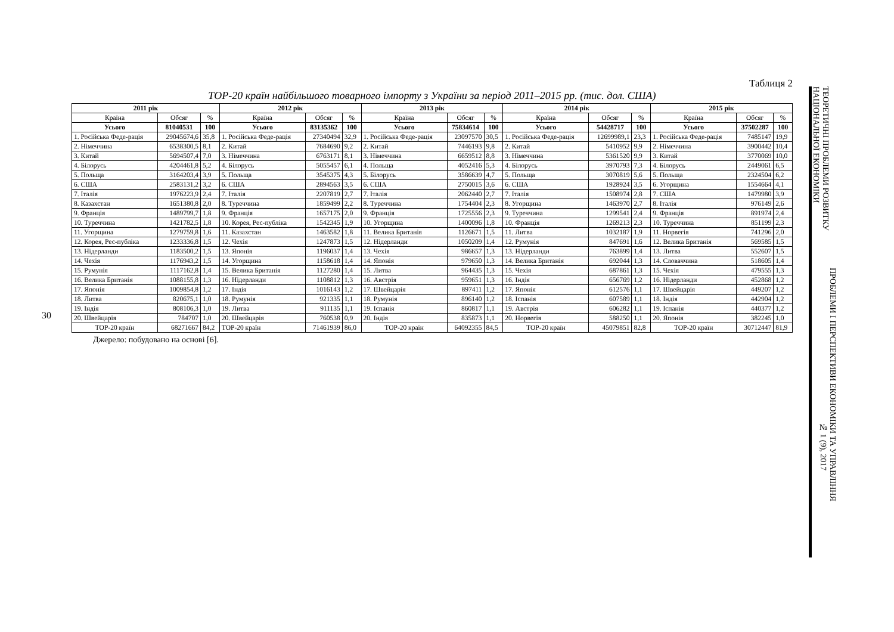30
Таблиця 2
ТОР-20 країн найбільшого товарного імпорту з України за період 2011–2015 рр. (тис. дол. США)
| 2011 рік | | | 2012 рік | | | 2013 рік | | | 2014 рік | | | 2015 рік | | |
| --- | --- | --- | --- | --- | --- | --- | --- | --- | --- | --- | --- | --- | --- | --- |
| Країна | Обсяг | % | Країна | Обсяг | % | Країна | Обсяг | % | Країна | Обсяг | % | Країна | Обсяг | % |
| Усього | 81040531 | 100 | Усього | 83135362 | 100 | Усього | 75834614 | 100 | Усього | 54428717 | 100 | Усього | 37502287 | 100 |
| 1. Російська Феде-рація | 29045674,6 | 35,8 | 1. Російська Феде-рація | 27340494 | 32,9 | 1. Російська Феде-рація | 23097570 | 30,5 | 1. Російська Феде-рація | 12699989,1 | 23,3 | 1. Російська Феде-рація | 7485147 | 19,9 |
| 2. Німеччина | 6538300,5 | 8,1 | 2. Китай | 7684690 | 9,2 | 2. Китай | 7446193 | 9,8 | 2. Китай | 5410952 | 9,9 | 2. Німеччина | 3900442 | 10,4 |
| 3. Китай | 5694507,4 | 7,0 | 3. Німеччина | 6763171 | 8,1 | 3. Німеччина | 6659512 | 8,8 | 3. Німеччина | 5361520 | 9,9 | 3. Китай | 3770069 | 10,0 |
| 4. Білорусь | 4204461,8 | 5,2 | 4. Білорусь | 5055457 | 6,1 | 4. Польща | 4052416 | 5,3 | 4. Білорусь | 3970793 | 7,3 | 4. Білорусь | 2449061 | 6,5 |
| 5. Польща | 3164203,4 | 3,9 | 5. Польща | 3545375 | 4,3 | 5. Білорусь | 3586639 | 4,7 | 5. Польща | 3070819 | 5,6 | 5. Польща | 2324504 | 6,2 |
| 6. США | 2583131,2 | 3,2 | 6. США | 2894563 | 3,5 | 6. США | 2750015 | 3,6 | 6. США | 1928924 | 3,5 | 6. Угорщина | 1554664 | 4,1 |
| 7. Італія | 1976223,9 | 2,4 | 7. Італія | 2207819 | 2,7 | 7. Італія | 2062440 | 2,7 | 7. Італія | 1508974 | 2,8 | 7. США | 1479980 | 3,9 |
| 8. Казахстан | 1651380,8 | 2,0 | 8. Туреччина | 1859499 | 2,2 | 8. Туреччина | 1754404 | 2,3 | 8. Угорщина | 1463970 | 2,7 | 8. Італія | 976149 | 2,6 |
| 9. Франція | 1489799,7 | 1,8 | 9. Франція | 1657175 | 2,0 | 9. Франція | 1725556 | 2,3 | 9. Туреччина | 1299541 | 2,4 | 9. Франція | 891974 | 2,4 |
| 10. Туреччина | 1421782,5 | 1,8 | 10. Корея, Рес-публіка | 1542345 | 1,9 | 10. Угорщина | 1400096 | 1,8 | 10. Франція | 1269213 | 2,3 | 10. Туреччина | 851199 | 2,3 |
| 11. Угорщина | 1279759,8 | 1,6 | 11. Казахстан | 1463582 | 1,8 | 11. Велика Британія | 1126671 | 1,5 | 11. Литва | 1032187 | 1,9 | 11. Норвегія | 741296 | 2,0 |
| 12. Корея, Рес-публіка | 1233336,8 | 1,5 | 12. Чехія | 1247873 | 1,5 | 12. Нідерланди | 1050209 | 1,4 | 12. Румунія | 847691 | 1,6 | 12. Велика Британія | 569585 | 1,5 |
| 13. Нідерланди | 1183500,2 | 1,5 | 13. Японія | 1196037 | 1,4 | 13. Чехія | 986657 | 1,3 | 13. Нідерланди | 763899 | 1,4 | 13. Литва | 552607 | 1,5 |
| 14. Чехія | 1176943,2 | 1,5 | 14. Угорщина | 1158618 | 1,4 | 14. Японія | 979650 | 1,3 | 14. Велика Британія | 692044 | 1,3 | 14. Словаччина | 518605 | 1,4 |
| 15. Румунія | 1117162,8 | 1,4 | 15. Велика Британія | 1127280 | 1,4 | 15. Литва | 964435 | 1,3 | 15. Чехія | 687861 | 1,3 | 15. Чехія | 479555 | 1,3 |
| 16. Велика Британія | 1088155,8 | 1,3 | 16. Нідерланди | 1108812 | 1,3 | 16. Австрія | 959651 | 1,3 | 16. Індія | 656769 | 1,2 | 16. Нідерланди | 452868 | 1,2 |
| 17. Японія | 1009854,8 | 1,2 | 17. Індія | 1016143 | 1,2 | 17. Швейцарія | 897411 | 1,2 | 17. Японія | 612576 | 1,1 | 17. Швейцарія | 449207 | 1,2 |
| 18. Литва | 820675,1 | 1,0 | 18. Румунія | 921335 | 1,1 | 18. Румунія | 896140 | 1,2 | 18. Іспанія | 607589 | 1,1 | 18. Індія | 442904 | 1,2 |
| 19. Індія | 808106,3 | 1,0 | 19. Литва | 911135 | 1,1 | 19. Іспанія | 860817 | 1,1 | 19. Австрія | 606282 | 1,1 | 19. Іспанія | 440377 | 1,2 |
| 20. Швейцарія | 784707 | 1,0 | 20. Швейцарія | 760538 | 0,9 | 20. Індія | 835873 | 1,1 | 20. Норвегія | 588250 | 1,1 | 20. Японія | 382245 | 1,0 |
| ТОР-20 країн | 68271667 | 84,2 | ТОР-20 країн | 71461939 | 86,0 | ТОР-20 країн | 64092355 | 84,5 | ТОР-20 країн | 45079851 | 82,8 | ТОР-20 країн | 30712447 | 81,9 |
Джерело: побудовано на основі [6].
ПРОБЛЕМИ І ПЕРСПЕКТИВИ ЕКОНОМІКИ ТА УПРАВЛІННЯ № 1 (9), 2017
ТЕОРЕТИЧНІ ПРОБЛЕМИ РОЗВИТКУ НАЦІОНАЛЬНОЇ ЕКОНОМІКИ